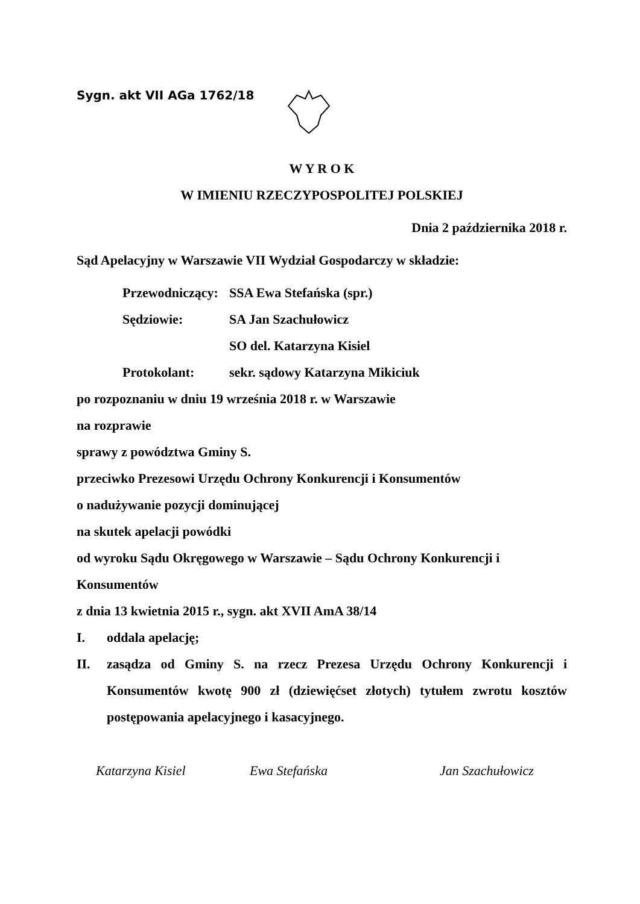Sygn. akt VII AGa 1762/18
W Y R O K
W IMIENIU RZECZYPOSPOLITEJ POLSKIEJ
Dnia 2 października 2018 r.
Sąd Apelacyjny w Warszawie VII Wydział Gospodarczy w składzie:
Przewodniczący: SSA Ewa Stefańska (spr.)
Sędziowie: SA Jan Szachułowicz
SO del. Katarzyna Kisiel
Protokolant: sekr. sądowy Katarzyna Mikiciuk
po rozpoznaniu w dniu 19 września 2018 r. w Warszawie
na rozprawie
sprawy z powództwa Gminy S.
przeciwko Prezesowi Urzędu Ochrony Konkurencji i Konsumentów
o nadużywanie pozycji dominującej
na skutek apelacji powódki
od wyroku Sądu Okręgowego w Warszawie – Sądu Ochrony Konkurencji i Konsumentów
z dnia 13 kwietnia 2015 r., sygn. akt XVII AmA 38/14
I. oddala apelację;
II. zasądza od Gminy S. na rzecz Prezesa Urzędu Ochrony Konkurencji i Konsumentów kwotę 900 zł (dziewięćset złotych) tytułem zwrotu kosztów postępowania apelacyjnego i kasacyjnego.
Katarzyna Kisiel Ewa Stefańska Jan Szachułowicz